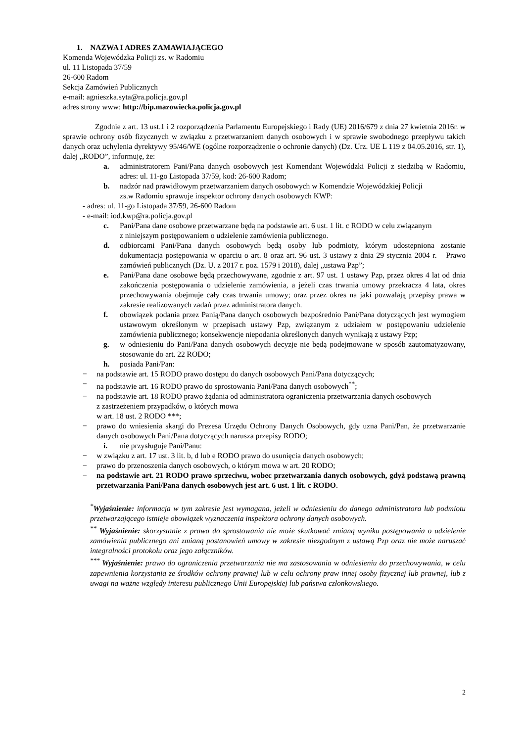1. NAZWA I ADRES ZAMAWIAJĄCEGO
Komenda Wojewódzka Policji zs. w Radomiu
ul. 11 Listopada 37/59
26-600 Radom
Sekcja Zamówień Publicznych
e-mail: agnieszka.syta@ra.policja.gov.pl
adres strony www: http://bip.mazowiecka.policja.gov.pl
Zgodnie z art. 13 ust.1 i 2 rozporządzenia Parlamentu Europejskiego i Rady (UE) 2016/679 z dnia 27 kwietnia 2016r. w sprawie ochrony osób fizycznych w związku z przetwarzaniem danych osobowych i w sprawie swobodnego przepływu takich danych oraz uchylenia dyrektywy 95/46/WE (ogólne rozporządzenie o ochronie danych) (Dz. Urz. UE L 119 z 04.05.2016, str. 1), dalej „RODO”, informuję, że:
a. administratorem Pani/Pana danych osobowych jest Komendant Wojewódzki Policji z siedzibą w Radomiu, adres: ul. 11-go Listopada 37/59, kod: 26-600 Radom;
b. nadzór nad prawidłowym przetwarzaniem danych osobowych w Komendzie Wojewódzkiej Policji
zs.w Radomiu sprawuje inspektor ochrony danych osobowych KWP:
- adres: ul. 11-go Listopada 37/59, 26-600 Radom
- e-mail: iod.kwp@ra.policja.gov.pl
c. Pani/Pana dane osobowe przetwarzane będą na podstawie art. 6 ust. 1 lit. c RODO w celu związanym
z niniejszym postępowaniem o udzielenie zamówienia publicznego.
d. odbiorcami Pani/Pana danych osobowych będą osoby lub podmioty, którym udostępniona zostanie dokumentacja postępowania w oparciu o art. 8 oraz art. 96 ust. 3 ustawy z dnia 29 stycznia 2004 r. – Prawo zamówień publicznych (Dz. U. z 2017 r. poz. 1579 i 2018), dalej „ustawa Pzp”;
e. Pani/Pana dane osobowe będą przechowywane, zgodnie z art. 97 ust. 1 ustawy Pzp, przez okres 4 lat od dnia zakończenia postępowania o udzielenie zamówienia, a jeżeli czas trwania umowy przekracza 4 lata, okres przechowywania obejmuje cały czas trwania umowy; oraz przez okres na jaki pozwalają przepisy prawa w zakresie realizowanych zadań przez administratora danych.
f. obowiązek podania przez Panią/Pana danych osobowych bezpośrednio Pani/Pana dotyczących jest wymogiem ustawowym określonym w przepisach ustawy Pzp, związanym z udziałem w postępowaniu udzielenie zamówienia publicznego; konsekwencje niepodania określonych danych wynikają z ustawy Pzp;
g. w odniesieniu do Pani/Pana danych osobowych decyzje nie będą podejmowane w sposób zautomatyzowany, stosowanie do art. 22 RODO;
h. posiada Pani/Pan:
− na podstawie art. 15 RODO prawo dostępu do danych osobowych Pani/Pana dotyczących;
− na podstawie art. 16 RODO prawo do sprostowania Pani/Pana danych osobowych<sup>**</sup>;
− na podstawie art. 18 RODO prawo żądania od administratora ograniczenia przetwarzania danych osobowych
z zastrzeżeniem przypadków, o których mowa
w art. 18 ust. 2 RODO ***;
− prawo do wniesienia skargi do Prezesa Urzędu Ochrony Danych Osobowych, gdy uzna Pani/Pan, że przetwarzanie danych osobowych Pani/Pana dotyczących narusza przepisy RODO;
i. nie przysługuje Pani/Panu:
− w związku z art. 17 ust. 3 lit. b, d lub e RODO prawo do usunięcia danych osobowych;
− prawo do przenoszenia danych osobowych, o którym mowa w art. 20 RODO;
− na podstawie art. 21 RODO prawo sprzeciwu, wobec przetwarzania danych osobowych, gdyż podstawą prawną przetwarzania Pani/Pana danych osobowych jest art. 6 ust. 1 lit. c RODO.
<sup>*</sup> Wyjaśnienie: informacja w tym zakresie jest wymagana, jeżeli w odniesieniu do danego administratora lub podmiotu przetwarzającego istnieje obowiązek wyznaczenia inspektora ochrony danych osobowych.
<sup>**</sup> Wyjaśnienie: skorzystanie z prawa do sprostowania nie może skutkować zmianą wyniku postępowania o udzielenie zamówienia publicznego ani zmianą postanowień umowy w zakresie niezgodnym z ustawą Pzp oraz nie może naruszać integralności protokołu oraz jego załączników.
<sup>***</sup> Wyjaśnienie: prawo do ograniczenia przetwarzania nie ma zastosowania w odniesieniu do przechowywania, w celu zapewnienia korzystania ze środków ochrony prawnej lub w celu ochrony praw innej osoby fizycznej lub prawnej, lub z uwagi na ważne względy interesu publicznego Unii Europejskiej lub państwa członkowskiego.
2